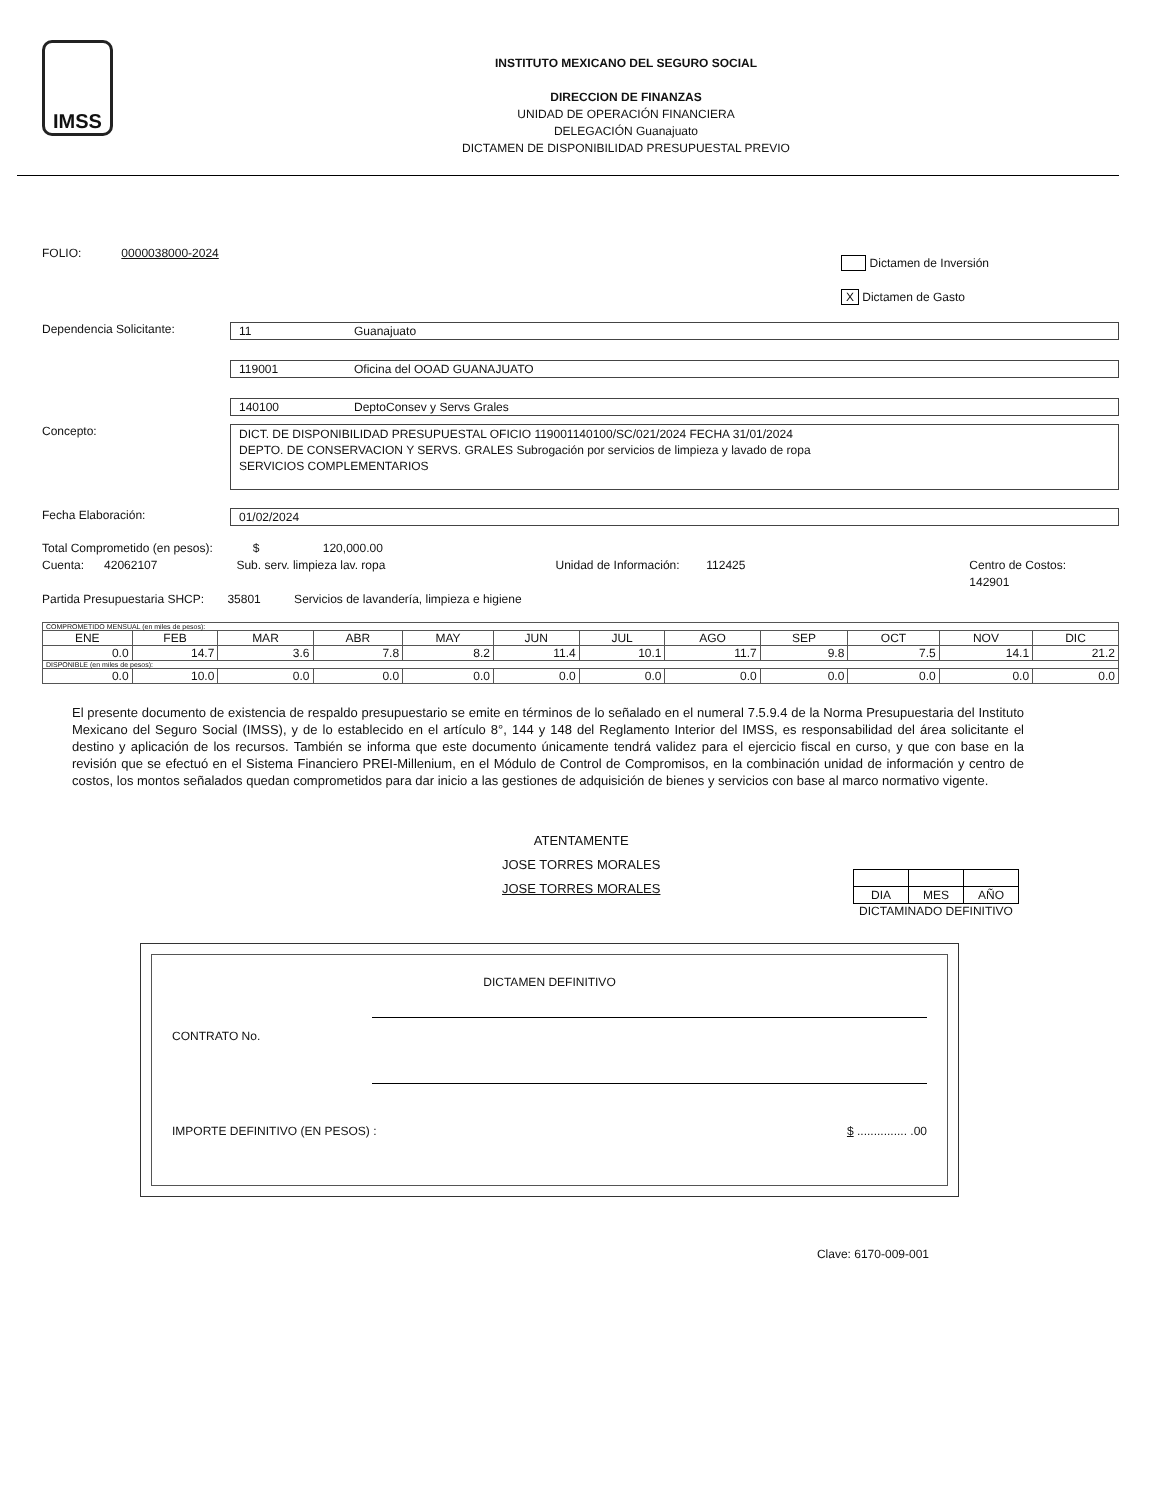IMSS
INSTITUTO MEXICANO DEL SEGURO SOCIAL
DIRECCION DE FINANZAS
UNIDAD DE OPERACIÓN FINANCIERA
DELEGACIÓN Guanajuato
DICTAMEN DE DISPONIBILIDAD PRESUPUESTAL PREVIO
FOLIO: 0000038000-2024
Dictamen de Inversión
X Dictamen de Gasto
Dependencia Solicitante: 11 Guanajuato
119001 Oficina del OOAD GUANAJUATO
140100 DeptoConsev y Servs Grales
Concepto:
DICT. DE DISPONIBILIDAD PRESUPUESTAL OFICIO 119001140100/SC/021/2024 FECHA 31/01/2024
DEPTO. DE CONSERVACION Y SERVS. GRALES Subrogación por servicios de limpieza y lavado de ropa
SERVICIOS COMPLEMENTARIOS
Fecha Elaboración: 01/02/2024
Total Comprometido (en pesos): $ 120,000.00
Cuenta: 42062107 Sub. serv. limpieza lav. ropa Unidad de Información: 112425 Centro de Costos: 142901
Partida Presupuestaria SHCP: 35801 Servicios de lavandería, limpieza e higiene
| COMPROMETIDO MENSUAL (en miles de pesos): | | | | | | | | | | | |
| ENE | FEB | MAR | ABR | MAY | JUN | JUL | AGO | SEP | OCT | NOV | DIC |
| 0.0 | 14.7 | 3.6 | 7.8 | 8.2 | 11.4 | 10.1 | 11.7 | 9.8 | 7.5 | 14.1 | 21.2 |
| DISPONIBLE (en miles de pesos): | | | | | | | | | | | |
| 0.0 | 10.0 | 0.0 | 0.0 | 0.0 | 0.0 | 0.0 | 0.0 | 0.0 | 0.0 | 0.0 | 0.0 |
El presente documento de existencia de respaldo presupuestario se emite en términos de lo señalado en el numeral 7.5.9.4 de la Norma Presupuestaria del Instituto Mexicano del Seguro Social (IMSS), y de lo establecido en el artículo 8°, 144 y 148 del Reglamento Interior del IMSS, es responsabilidad del área solicitante el destino y aplicación de los recursos. También se informa que este documento únicamente tendrá validez para el ejercicio fiscal en curso, y que con base en la revisión que se efectuó en el Sistema Financiero PREI-Millenium, en el Módulo de Control de Compromisos, en la combinación unidad de información y centro de costos, los montos señalados quedan comprometidos para dar inicio a las gestiones de adquisición de bienes y servicios con base al marco normativo vigente.
ATENTAMENTE
JOSE TORRES MORALES
JOSE TORRES MORALES
| DIA | MES | AÑO |
DICTAMINADO DEFINITIVO
DICTAMEN DEFINITIVO
CONTRATO No.
IMPORTE DEFINITIVO (EN PESOS) : $ ............... .00
Clave: 6170-009-001